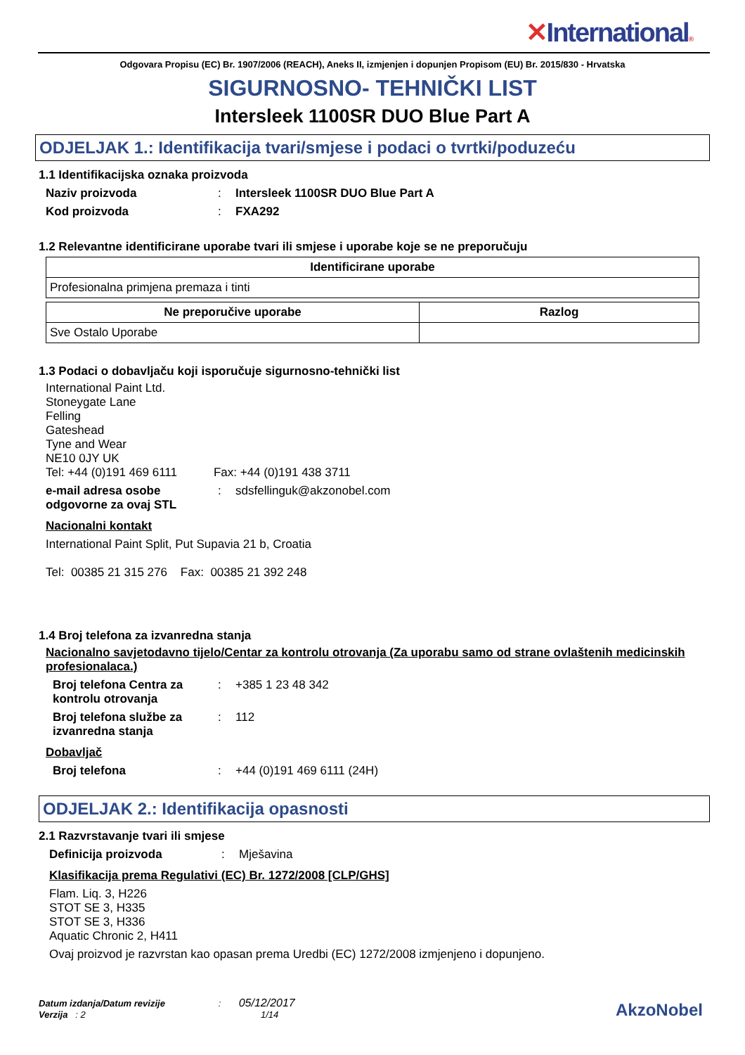✕International®
Odgovara Propisu (EC) Br. 1907/2006 (REACH), Aneks II, izmjenjen i dopunjen Propisom (EU) Br. 2015/830 - Hrvatska
SIGURNOSNO- TEHNIČKI LIST
Intersleek 1100SR DUO Blue Part A
ODJELJAK 1.: Identifikacija tvari/smjese i podaci o tvrtki/poduzeću
1.1 Identifikacijska oznaka proizvoda
Naziv proizvoda : Intersleek 1100SR DUO Blue Part A
Kod proizvoda : FXA292
1.2 Relevantne identificirane uporabe tvari ili smjese i uporabe koje se ne preporučuju
| Identificirane uporabe |
| --- |
| Profesionalna primjena premaza i tinti |
| Ne preporučive uporabe | Razlog |
| --- | --- |
| Sve Ostalo Uporabe | |
1.3 Podaci o dobavljaču koji isporučuje sigurnosno-tehnički list
International Paint Ltd.
Stoneygate Lane
Felling
Gateshead
Tyne and Wear
NE10 0JY UK
Tel: +44 (0)191 469 6111 Fax: +44 (0)191 438 3711
e-mail adresa osobe odgovorne za ovaj STL
:
sdsfellinguk@akzonobel.com
Nacionalni kontakt
International Paint Split, Put Supavia 21 b, Croatia
Tel: 00385 21 315 276 Fax: 00385 21 392 248
1.4 Broj telefona za izvanredna stanja
Nacionalno savjetodavno tijelo/Centar za kontrolu otrovanja (Za uporabu samo od strane ovlaštenih medicinskih profesionalaca.)
Broj telefona Centra za kontrolu otrovanja
:
+385 1 23 48 342
Broj telefona službe za izvanredna stanja
:
112
Dobavljač
Broj telefona :
+44 (0)191 469 6111 (24H)
ODJELJAK 2.: Identifikacija opasnosti
2.1 Razvrstavanje tvari ili smjese
Definicija proizvoda :
Mješavina
Klasifikacija prema Regulativi (EC) Br. 1272/2008 [CLP/GHS]
Flam. Liq. 3, H226
STOT SE 3, H335
STOT SE 3, H336
Aquatic Chronic 2, H411
Ovaj proizvod je razvrstan kao opasan prema Uredbi (EC) 1272/2008 izmjenjeno i dopunjeno.
Datum izdanja/Datum revizije : 05/12/2017
Verzija : 2 1/14
AkzoNobel